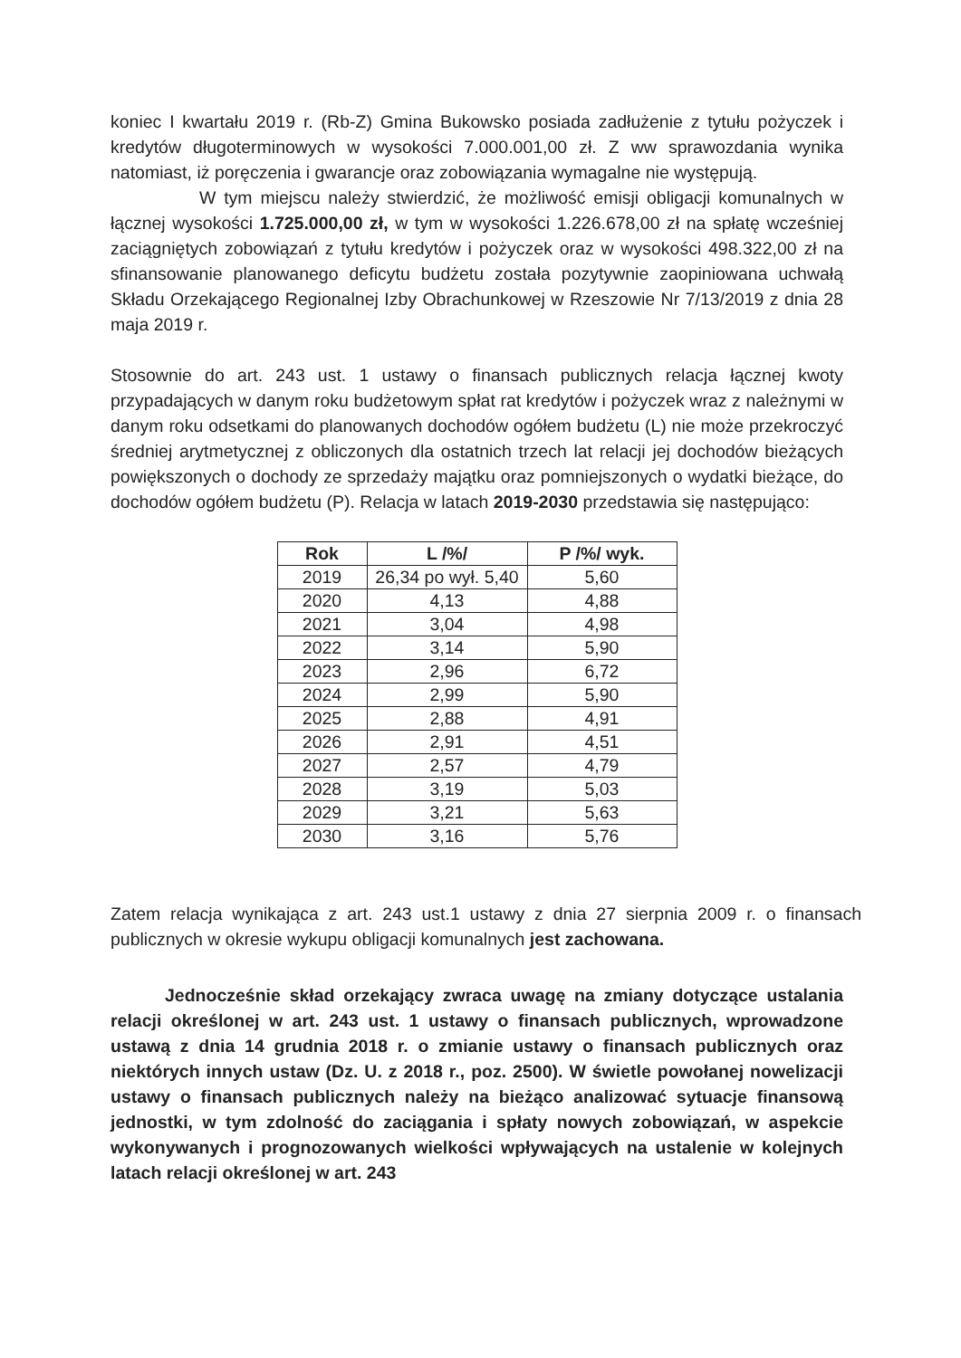koniec I kwartału 2019 r. (Rb-Z) Gmina Bukowsko posiada zadłużenie z tytułu pożyczek i kredytów długoterminowych w wysokości 7.000.001,00 zł. Z ww sprawozdania wynika natomiast, iż poręczenia i gwarancje oraz zobowiązania wymagalne nie występują.
W tym miejscu należy stwierdzić, że możliwość emisji obligacji komunalnych w łącznej wysokości 1.725.000,00 zł, w tym w wysokości 1.226.678,00 zł na spłatę wcześniej zaciągniętych zobowiązań z tytułu kredytów i pożyczek oraz w wysokości 498.322,00 zł na sfinansowanie planowanego deficytu budżetu została pozytywnie zaopiniowana uchwałą Składu Orzekającego Regionalnej Izby Obrachunkowej w Rzeszowie Nr 7/13/2019 z dnia 28 maja 2019 r.
Stosownie do art. 243 ust. 1 ustawy o finansach publicznych relacja łącznej kwoty przypadających w danym roku budżetowym spłat rat kredytów i pożyczek wraz z należnymi w danym roku odsetkami do planowanych dochodów ogółem budżetu (L) nie może przekroczyć średniej arytmetycznej z obliczonych dla ostatnich trzech lat relacji jej dochodów bieżących powiększonych o dochody ze sprzedaży majątku oraz pomniejszonych o wydatki bieżące, do dochodów ogółem budżetu (P). Relacja w latach 2019-2030 przedstawia się następująco:
| Rok | L /%/ | P /%/ wyk. |
| --- | --- | --- |
| 2019 | 26,34 po wył. 5,40 | 5,60 |
| 2020 | 4,13 | 4,88 |
| 2021 | 3,04 | 4,98 |
| 2022 | 3,14 | 5,90 |
| 2023 | 2,96 | 6,72 |
| 2024 | 2,99 | 5,90 |
| 2025 | 2,88 | 4,91 |
| 2026 | 2,91 | 4,51 |
| 2027 | 2,57 | 4,79 |
| 2028 | 3,19 | 5,03 |
| 2029 | 3,21 | 5,63 |
| 2030 | 3,16 | 5,76 |
Zatem relacja wynikająca z art. 243 ust.1 ustawy z dnia 27 sierpnia 2009 r. o finansach publicznych w okresie wykupu obligacji komunalnych jest zachowana.
Jednocześnie skład orzekający zwraca uwagę na zmiany dotyczące ustalania relacji określonej w art. 243 ust. 1 ustawy o finansach publicznych, wprowadzone ustawą z dnia 14 grudnia 2018 r. o zmianie ustawy o finansach publicznych oraz niektórych innych ustaw (Dz. U. z 2018 r., poz. 2500). W świetle powołanej nowelizacji ustawy o finansach publicznych należy na bieżąco analizować sytuacje finansową jednostki, w tym zdolność do zaciągania i spłaty nowych zobowiązań, w aspekcie wykonywanych i prognozowanych wielkości wpływających na ustalenie w kolejnych latach relacji określonej w art. 243